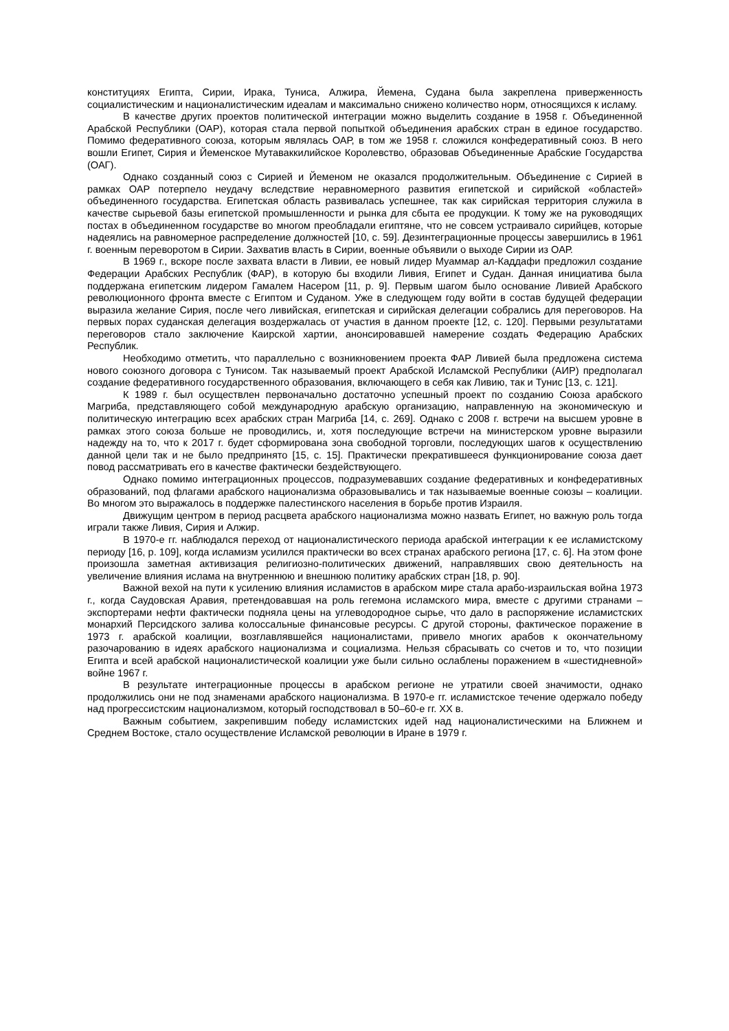конституциях Египта, Сирии, Ирака, Туниса, Алжира, Йемена, Судана была закреплена приверженность социалистическим и националистическим идеалам и максимально снижено количество норм, относящихся к исламу.
В качестве других проектов политической интеграции можно выделить создание в 1958 г. Объединенной Арабской Республики (ОАР), которая стала первой попыткой объединения арабских стран в единое государство. Помимо федеративного союза, которым являлась ОАР, в том же 1958 г. сложился конфедеративный союз. В него вошли Египет, Сирия и Йеменское Мутаваккилийское Королевство, образовав Объединенные Арабские Государства (ОАГ).
Однако созданный союз с Сирией и Йеменом не оказался продолжительным. Объединение с Сирией в рамках ОАР потерпело неудачу вследствие неравномерного развития египетской и сирийской «областей» объединенного государства. Египетская область развивалась успешнее, так как сирийская территория служила в качестве сырьевой базы египетской промышленности и рынка для сбыта ее продукции. К тому же на руководящих постах в объединенном государстве во многом преобладали египтяне, что не совсем устраивало сирийцев, которые надеялись на равномерное распределение должностей [10, с. 59]. Дезинтеграционные процессы завершились в 1961 г. военным переворотом в Сирии. Захватив власть в Сирии, военные объявили о выходе Сирии из ОАР.
В 1969 г., вскоре после захвата власти в Ливии, ее новый лидер Муаммар ал-Каддафи предложил создание Федерации Арабских Республик (ФАР), в которую бы входили Ливия, Египет и Судан. Данная инициатива была поддержана египетским лидером Гамалем Насером [11, p. 9]. Первым шагом было основание Ливией Арабского революционного фронта вместе с Египтом и Суданом. Уже в следующем году войти в состав будущей федерации выразила желание Сирия, после чего ливийская, египетская и сирийская делегации собрались для переговоров. На первых порах суданская делегация воздержалась от участия в данном проекте [12, с. 120]. Первыми результатами переговоров стало заключение Каирской хартии, анонсировавшей намерение создать Федерацию Арабских Республик.
Необходимо отметить, что параллельно с возникновением проекта ФАР Ливией была предложена система нового союзного договора с Тунисом. Так называемый проект Арабской Исламской Республики (АИР) предполагал создание федеративного государственного образования, включающего в себя как Ливию, так и Тунис [13, с. 121].
К 1989 г. был осуществлен первоначально достаточно успешный проект по созданию Союза арабского Магриба, представляющего собой международную арабскую организацию, направленную на экономическую и политическую интеграцию всех арабских стран Магриба [14, с. 269]. Однако с 2008 г. встречи на высшем уровне в рамках этого союза больше не проводились, и, хотя последующие встречи на министерском уровне выразили надежду на то, что к 2017 г. будет сформирована зона свободной торговли, последующих шагов к осуществлению данной цели так и не было предпринято [15, с. 15]. Практически прекратившееся функционирование союза дает повод рассматривать его в качестве фактически бездействующего.
Однако помимо интеграционных процессов, подразумевавших создание федеративных и конфедеративных образований, под флагами арабского национализма образовывались и так называемые военные союзы – коалиции. Во многом это выражалось в поддержке палестинского населения в борьбе против Израиля.
Движущим центром в период расцвета арабского национализма можно назвать Египет, но важную роль тогда играли также Ливия, Сирия и Алжир.
В 1970-е гг. наблюдался переход от националистического периода арабской интеграции к ее исламистскому периоду [16, p. 109], когда исламизм усилился практически во всех странах арабского региона [17, с. 6]. На этом фоне произошла заметная активизация религиозно-политических движений, направлявших свою деятельность на увеличение влияния ислама на внутреннюю и внешнюю политику арабских стран [18, p. 90].
Важной вехой на пути к усилению влияния исламистов в арабском мире стала арабо-израильская война 1973 г., когда Саудовская Аравия, претендовавшая на роль гегемона исламского мира, вместе с другими странами – экспортерами нефти фактически подняла цены на углеводородное сырье, что дало в распоряжение исламистских монархий Персидского залива колоссальные финансовые ресурсы. С другой стороны, фактическое поражение в 1973 г. арабской коалиции, возглавлявшейся националистами, привело многих арабов к окончательному разочарованию в идеях арабского национализма и социализма. Нельзя сбрасывать со счетов и то, что позиции Египта и всей арабской националистической коалиции уже были сильно ослаблены поражением в «шестидневной» войне 1967 г.
В результате интеграционные процессы в арабском регионе не утратили своей значимости, однако продолжились они не под знаменами арабского национализма. В 1970-е гг. исламистское течение одержало победу над прогрессистским национализмом, который господствовал в 50–60-е гг. XX в.
Важным событием, закрепившим победу исламистских идей над националистическими на Ближнем и Среднем Востоке, стало осуществление Исламской революции в Иране в 1979 г.